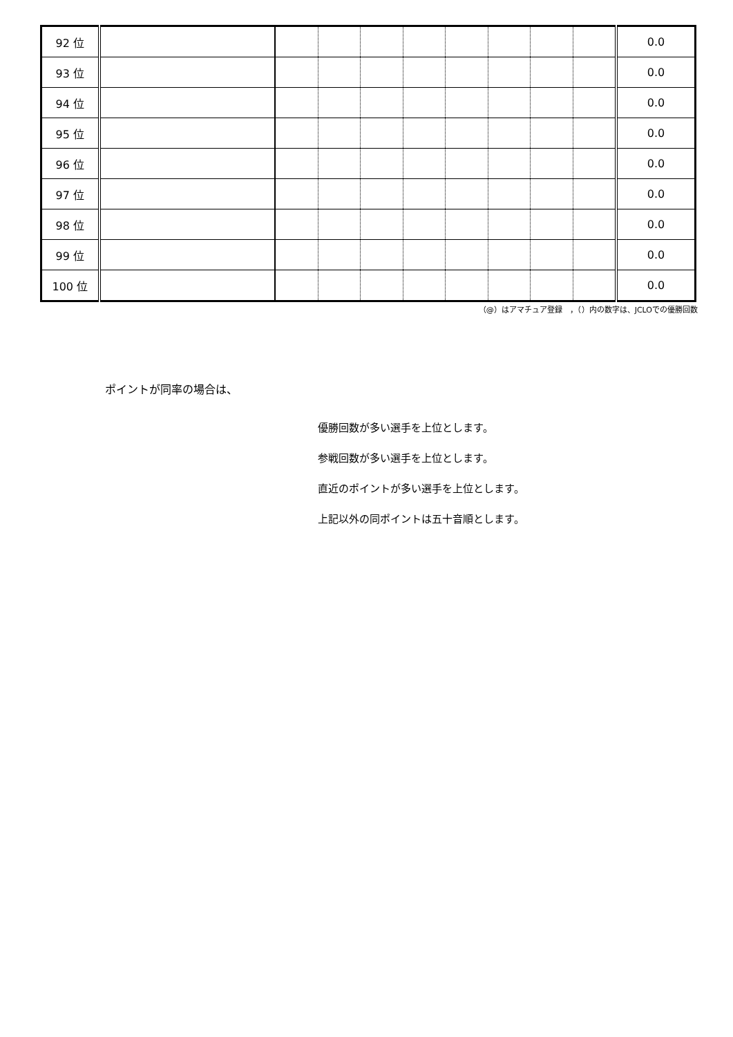| 92 位 | | | | | | | | | | 0.0 |
| 93 位 | | | | | | | | | | 0.0 |
| 94 位 | | | | | | | | | | 0.0 |
| 95 位 | | | | | | | | | | 0.0 |
| 96 位 | | | | | | | | | | 0.0 |
| 97 位 | | | | | | | | | | 0.0 |
| 98 位 | | | | | | | | | | 0.0 |
| 99 位 | | | | | | | | | | 0.0 |
| 100 位 | | | | | | | | | | 0.0 |
（@）はアマチュア登録　，（）内の数字は、JCLOでの優勝回数
ポイントが同率の場合は、
優勝回数が多い選手を上位とします。
参戦回数が多い選手を上位とします。
直近のポイントが多い選手を上位とします。
上記以外の同ポイントは五十音順とします。